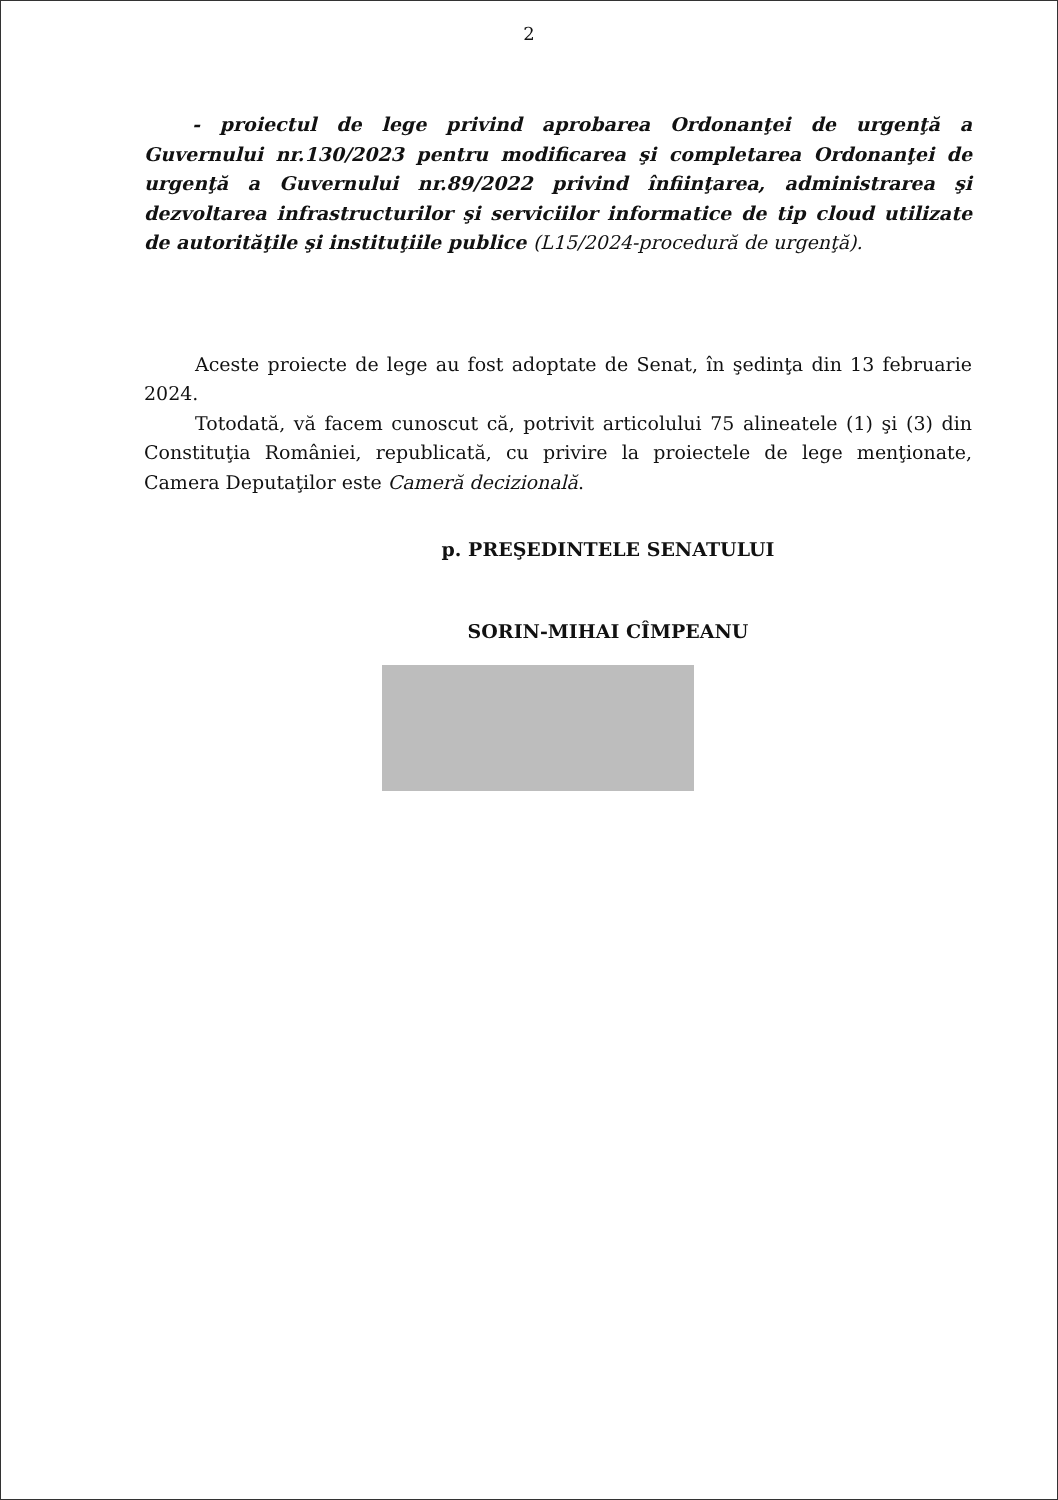2
- proiectul de lege privind aprobarea Ordonanţei de urgenţă a Guvernului nr.130/2023 pentru modificarea şi completarea Ordonanţei de urgenţă a Guvernului nr.89/2022 privind înfiinţarea, administrarea şi dezvoltarea infrastructurilor şi serviciilor informatice de tip cloud utilizate de autorităţile şi instituţiile publice (L15/2024-procedură de urgenţă).
Aceste proiecte de lege au fost adoptate de Senat, în şedinţa din 13 februarie 2024.
Totodată, vă facem cunoscut că, potrivit articolului 75 alineatele (1) şi (3) din Constituţia României, republicată, cu privire la proiectele de lege menţionate, Camera Deputaţilor este Cameră decizională.
p. PREŞEDINTELE SENATULUI
SORIN-MIHAI CÎMPEANU